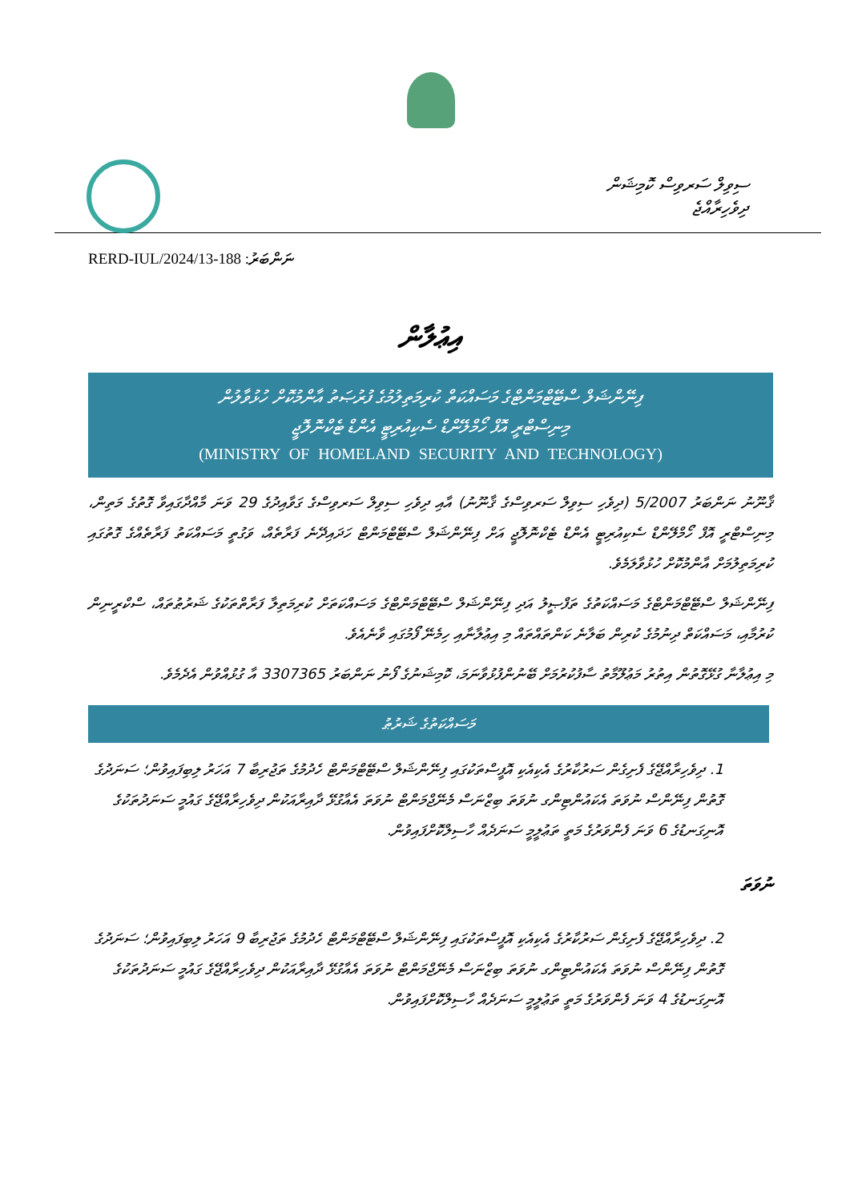ސިވިލް ސަރވިސް ކޮމިޝަން
ދިވެހިރާއްޖެ
ނަންބަރު: 188-RERD-IUL/2024/13
އިޢުލާން
ފިނޭންޝަލް ސްޓޭޓްމަންޓްގެ މަސައްކަތް ކުރިމަތިލުމުގެ ފުރުޞަތު އާންމުކޮށް ހުޅުވާލުން
މިނިސްޓްރީ އޮފް ހޯމްލޭންޑް ސެކިއުރިޓީ އެންޑް ޓެކްނޮލޮޖީ
(MINISTRY OF HOMELAND SECURITY AND TECHNOLOGY)
ޤާނޫނު ނަންބަރު 5/2007 (ދިވެހި ސިވިލް ސަރވިސްގެ ޤާނޫނު) އާއި ދިވެހި ސިވިލް ސަރވިސްގެ ގަވާއިދުގެ 29 ވަނަ މާއްދާގައިވާ ގޮތުގެ މަތިން، މިނިސްޓްރީ އޮފް ހޯމްލޭންޑް ސެކިއުރިޓީ އެންޑް ޓެކްނޮލޮޖީ އަށް ފިނޭންޝަލް ސްޓޭޓްމަންޓް ހަދައިދޭނެ ފަރާތެއް، ވަގުތީ މަސައްކަތު ފަރާތެއްގެ ގޮތުގައި ކުރިމަތިލުމަށް އާންމުކޮށް ހުޅުވާލަމެވެ.
ފިނޭންޝަލް ސްޓޭޓްމަންޓްގެ މަސައްކަތުގެ ތަފްޞީލު އަދި ފިނޭންޝަލް ސްޓޭޓްމަންޓްގެ މަސައްކަތަށް ކުރިމަތިލާ ފަރާތްތަކުގެ ޝަރުޠުތައް، ސްކްރީނިން ކުރުމާއި، މަސައްކަތް ދިނުމުގެ ކުރިން ބަލާނެ ކަންތައްތައް މި އިޢުލާނާއި ހިމެނޭ ފޯމުގައި ވާނެއެވެ.
މި އިޢުލާނާ ގުޅޭގޮތުން އިތުރު މަޢުލޫމާތު ސާފުކުރުމަށް ބޭނުންފުޅުވާނަމަ، ކޮމިޝަނުގެ ފޯނު ނަންބަރު 3307365 އާ ގުޅުއްވުން އެދެމެވެ.
މަސައްކަތުގެ ޝަރުޠު
1. ދިވެހިރާއްޖޭގެ ފެށިގެން ސަރުކާރުގެ އެކިއެކި އޮފީސްތަކުގައި ފިނޭންޝަލް ސްޓޭޓްމަންޓް ހެދުމުގެ ތަޖުރިބާ 7 އަހަރު ލިބިފައިވުން؛ ސަނަދުގެ ގޮތުން ފިނޭންސް ނުވަތަ އެކައުންޓިންގ ނުވަތަ ބިޒްނަސް މެނޭޖްމަންޓް ނުވަތަ އެއާގުޅޭ ދާއިރާއަކުން ދިވެހިރާއްޖޭގެ ގައުމީ ސަނަދުތަކުގެ އޮނިގަނޑުގެ 6 ވަނަ ފެންވަރުގެ މަތީ ތަޢުލީމީ ސަނަދެއް ހާސިލްކޮށްފައިވުން.
ނުވަތަ
2. ދިވެހިރާއްޖޭގެ ފެށިގެން ސަރުކާރުގެ އެކިއެކި އޮފީސްތަކުގައި ފިނޭންޝަލް ސްޓޭޓްމަންޓް ހެދުމުގެ ތަޖުރިބާ 9 އަހަރު ލިބިފައިވުން؛ ސަނަދުގެ ގޮތުން ފިނޭންސް ނުވަތަ އެކައުންޓިންގ ނުވަތަ ބިޒްނަސް މެނޭޖްމަންޓް ނުވަތަ އެއާގުޅޭ ދާއިރާއަކުން ދިވެހިރާއްޖޭގެ ގައުމީ ސަނަދުތަކުގެ އޮނިގަނޑުގެ 4 ވަނަ ފެންވަރުގެ މަތީ ތަޢުލީމީ ސަނަދެއް ހާސިލްކޮށްފައިވުން.